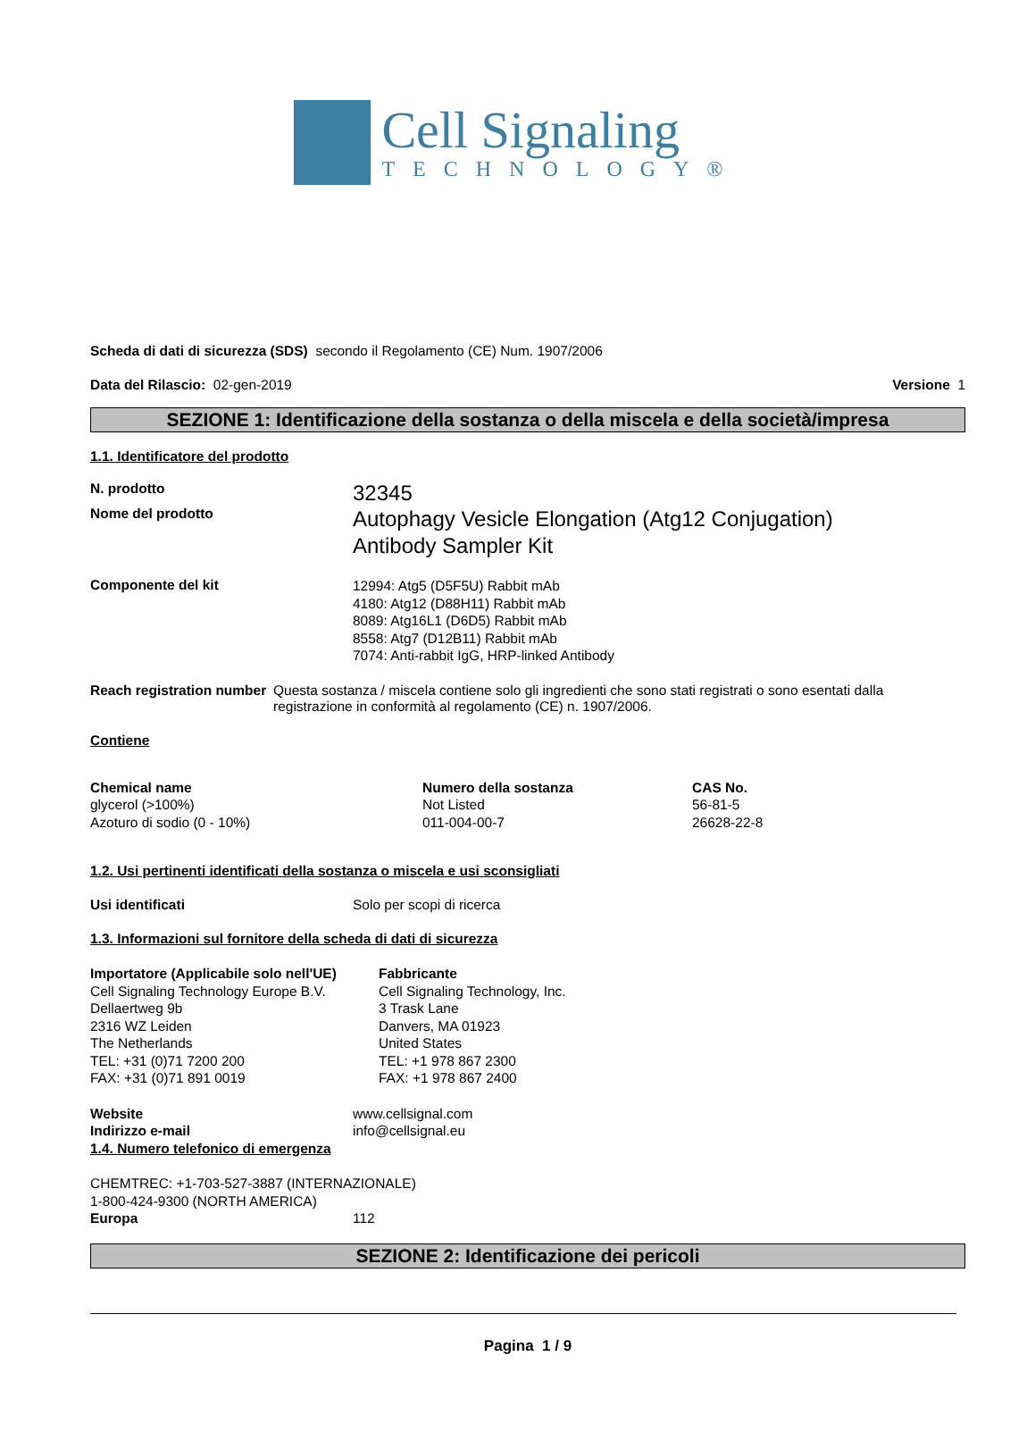Cell Signaling
TECHNOLOGY®
Scheda di dati di sicurezza (SDS) secondo il Regolamento (CE) Num. 1907/2006
Data del Rilascio: 02-gen-2019 Versione 1
SEZIONE 1: Identificazione della sostanza o della miscela e della società/impresa
1.1. Identificatore del prodotto
N. prodotto
32345
Nome del prodotto
Autophagy Vesicle Elongation (Atg12 Conjugation)
Antibody Sampler Kit
Componente del kit
12994: Atg5 (D5F5U) Rabbit mAb
4180: Atg12 (D88H11) Rabbit mAb
8089: Atg16L1 (D6D5) Rabbit mAb
8558: Atg7 (D12B11) Rabbit mAb
7074: Anti-rabbit IgG, HRP-linked Antibody
Reach registration number Questa sostanza / miscela contiene solo gli ingredienti che sono stati registrati o sono esentati dalla registrazione in conformità al regolamento (CE) n. 1907/2006.
Contiene
| Chemical name | Numero della sostanza | CAS No. |
| --- | --- | --- |
| glycerol (>100%) | Not Listed | 56-81-5 |
| Azoturo di sodio (0 - 10%) | 011-004-00-7 | 26628-22-8 |
1.2. Usi pertinenti identificati della sostanza o miscela e usi sconsigliati
Usi identificati Solo per scopi di ricerca
1.3. Informazioni sul fornitore della scheda di dati di sicurezza
Importatore (Applicabile solo nell'UE)
Cell Signaling Technology Europe B.V.
Dellaertweg 9b
2316 WZ Leiden
The Netherlands
TEL: +31 (0)71 7200 200
FAX: +31 (0)71 891 0019
Fabbricante
Cell Signaling Technology, Inc.
3 Trask Lane
Danvers, MA 01923
United States
TEL: +1 978 867 2300
FAX: +1 978 867 2400
Website www.cellsignal.com
Indirizzo e-mail info@cellsignal.eu
1.4. Numero telefonico di emergenza
CHEMTREC: +1-703-527-3887 (INTERNAZIONALE)
1-800-424-9300 (NORTH AMERICA)
Europa 112
SEZIONE 2: Identificazione dei pericoli
Pagina 1 / 9